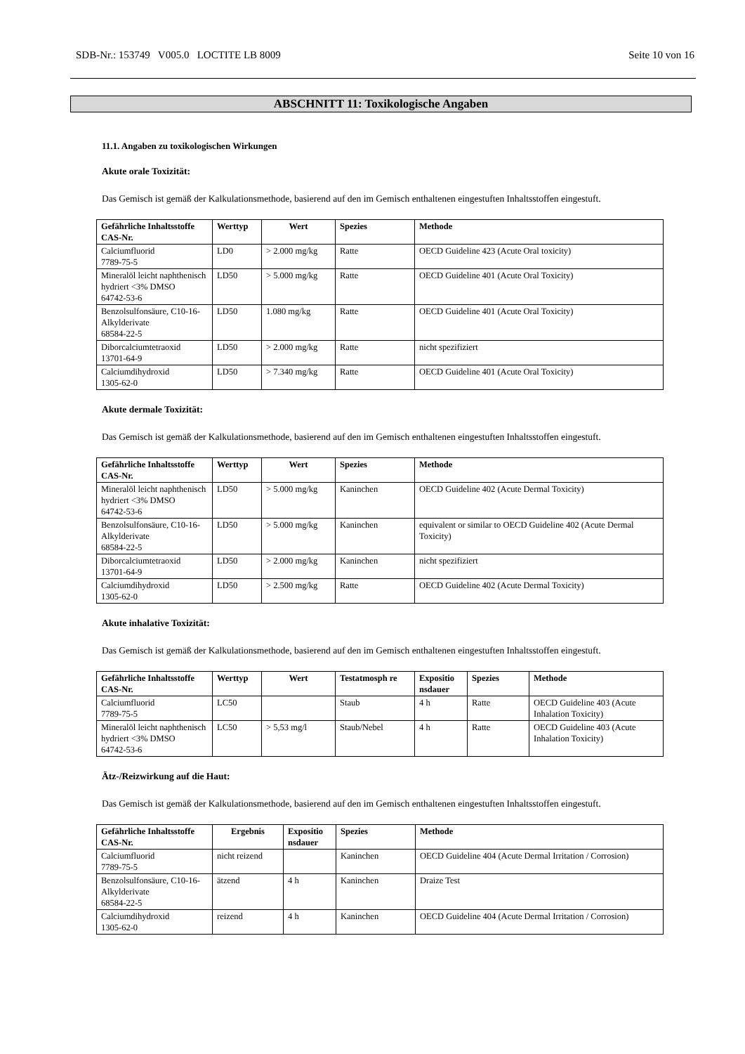SDB-Nr.: 153749 V005.0 LOCTITE LB 8009 Seite 10 von 16
ABSCHNITT 11: Toxikologische Angaben
11.1. Angaben zu toxikologischen Wirkungen
Akute orale Toxizität:
Das Gemisch ist gemäß der Kalkulationsmethode, basierend auf den im Gemisch enthaltenen eingestuften Inhaltsstoffen eingestuft.
| Gefährliche Inhaltsstoffe CAS-Nr. | Werttyp | Wert | Spezies | Methode |
| --- | --- | --- | --- | --- |
| Calciumfluorid 7789-75-5 | LD0 | > 2.000 mg/kg | Ratte | OECD Guideline 423 (Acute Oral toxicity) |
| Mineralöl leicht naphthenisch hydriert <3% DMSO 64742-53-6 | LD50 | > 5.000 mg/kg | Ratte | OECD Guideline 401 (Acute Oral Toxicity) |
| Benzolsulfonsäure, C10-16-Alkylderivate 68584-22-5 | LD50 | 1.080 mg/kg | Ratte | OECD Guideline 401 (Acute Oral Toxicity) |
| Diborcalciumtetraoxid 13701-64-9 | LD50 | > 2.000 mg/kg | Ratte | nicht spezifiziert |
| Calciumdihydroxid 1305-62-0 | LD50 | > 7.340 mg/kg | Ratte | OECD Guideline 401 (Acute Oral Toxicity) |
Akute dermale Toxizität:
Das Gemisch ist gemäß der Kalkulationsmethode, basierend auf den im Gemisch enthaltenen eingestuften Inhaltsstoffen eingestuft.
| Gefährliche Inhaltsstoffe CAS-Nr. | Werttyp | Wert | Spezies | Methode |
| --- | --- | --- | --- | --- |
| Mineralöl leicht naphthenisch hydriert <3% DMSO 64742-53-6 | LD50 | > 5.000 mg/kg | Kaninchen | OECD Guideline 402 (Acute Dermal Toxicity) |
| Benzolsulfonsäure, C10-16-Alkylderivate 68584-22-5 | LD50 | > 5.000 mg/kg | Kaninchen | equivalent or similar to OECD Guideline 402 (Acute Dermal Toxicity) |
| Diborcalciumtetraoxid 13701-64-9 | LD50 | > 2.000 mg/kg | Kaninchen | nicht spezifiziert |
| Calciumdihydroxid 1305-62-0 | LD50 | > 2.500 mg/kg | Ratte | OECD Guideline 402 (Acute Dermal Toxicity) |
Akute inhalative Toxizität:
Das Gemisch ist gemäß der Kalkulationsmethode, basierend auf den im Gemisch enthaltenen eingestuften Inhaltsstoffen eingestuft.
| Gefährliche Inhaltsstoffe CAS-Nr. | Werttyp | Wert | Testatmosph re | Expositio nsdauer | Spezies | Methode |
| --- | --- | --- | --- | --- | --- | --- |
| Calciumfluorid 7789-75-5 | LC50 | | Staub | 4 h | Ratte | OECD Guideline 403 (Acute Inhalation Toxicity) |
| Mineralöl leicht naphthenisch hydriert <3% DMSO 64742-53-6 | LC50 | > 5,53 mg/l | Staub/Nebel | 4 h | Ratte | OECD Guideline 403 (Acute Inhalation Toxicity) |
Ätz-/Reizwirkung auf die Haut:
Das Gemisch ist gemäß der Kalkulationsmethode, basierend auf den im Gemisch enthaltenen eingestuften Inhaltsstoffen eingestuft.
| Gefährliche Inhaltsstoffe CAS-Nr. | Ergebnis | Expositio nsdauer | Spezies | Methode |
| --- | --- | --- | --- | --- |
| Calciumfluorid 7789-75-5 | nicht reizend | | Kaninchen | OECD Guideline 404 (Acute Dermal Irritation / Corrosion) |
| Benzolsulfonsäure, C10-16-Alkylderivate 68584-22-5 | ätzend | 4 h | Kaninchen | Draize Test |
| Calciumdihydroxid 1305-62-0 | reizend | 4 h | Kaninchen | OECD Guideline 404 (Acute Dermal Irritation / Corrosion) |